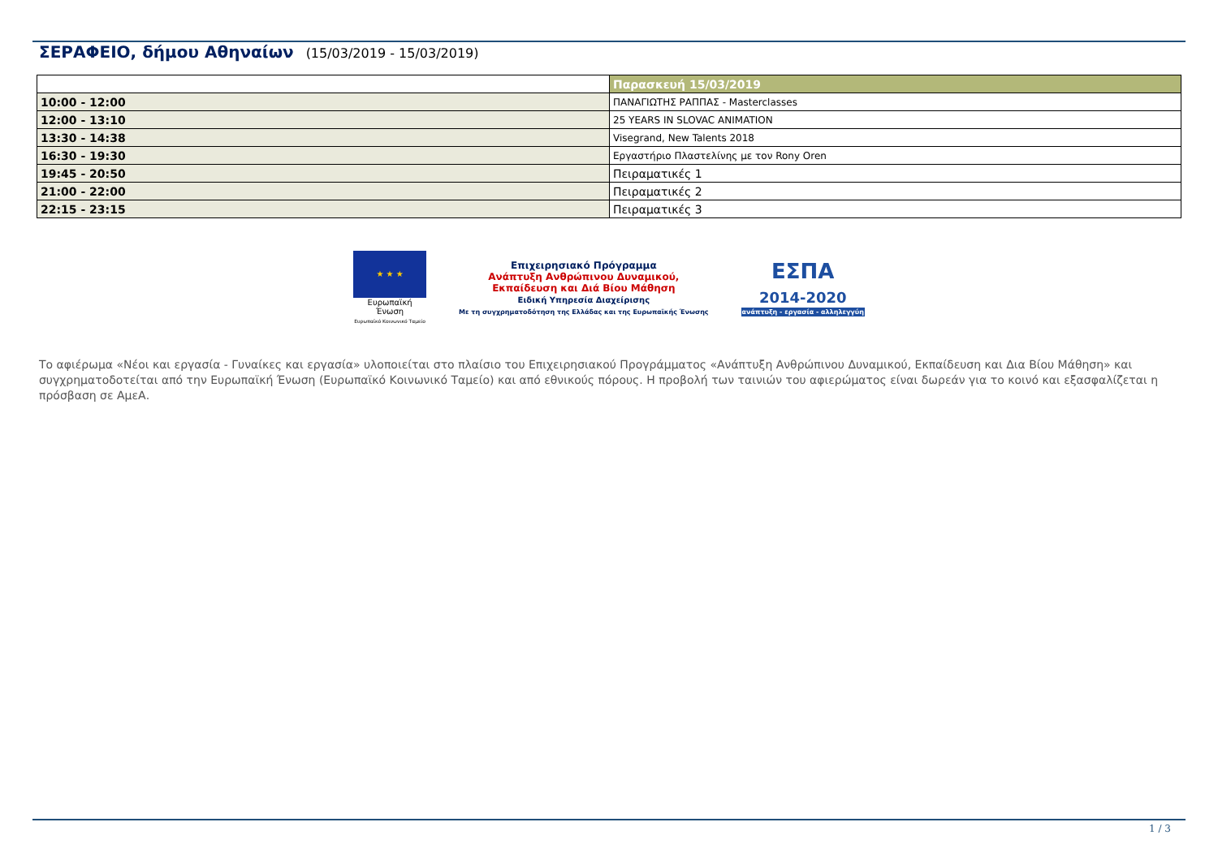ΣΕΡΑΦΕΙΟ, δήμου Αθηναίων (15/03/2019 - 15/03/2019)
| | Παρασκευή 15/03/2019 |
| 10:00 - 12:00 | ΠΑΝΑΓΙΩΤΗΣ ΡΑΠΠΑΣ - Masterclasses |
| 12:00 - 13:10 | 25 YEARS IN SLOVAC ANIMATION |
| 13:30 - 14:38 | Visegrand, New Talents 2018 |
| 16:30 - 19:30 | Εργαστήριο Πλαστελίνης με τον Rony Oren |
| 19:45 - 20:50 | Πειραματικές 1 |
| 21:00 - 22:00 | Πειραματικές 2 |
| 22:15 - 23:15 | Πειραματικές 3 |
★ ★ ★
Ευρωπαϊκή Ένωση
Ευρωπαϊκό Κοινωνικό Ταμείο
Επιχειρησιακό Πρόγραμμα
Ανάπτυξη Ανθρώπινου Δυναμικού,
Εκπαίδευση και Διά Βίου Μάθηση
Ειδική Υπηρεσία Διαχείρισης
Με τη συγχρηματοδότηση της Ελλάδας και της Ευρωπαϊκής Ένωσης
ΕΣΠΑ
2014-2020
ανάπτυξη - εργασία - αλληλεγγύη
Το αφιέρωμα «Νέοι και εργασία - Γυναίκες και εργασία» υλοποιείται στο πλαίσιο του Επιχειρησιακού Προγράμματος «Ανάπτυξη Ανθρώπινου Δυναμικού, Εκπαίδευση και Δια Βίου Μάθηση» και συγχρηματοδοτείται από την Ευρωπαϊκή Ένωση (Ευρωπαϊκό Κοινωνικό Ταμείο) και από εθνικούς πόρους. Η προβολή των ταινιών του αφιερώματος είναι δωρεάν για το κοινό και εξασφαλίζεται η πρόσβαση σε ΑμεΑ.
1 / 3